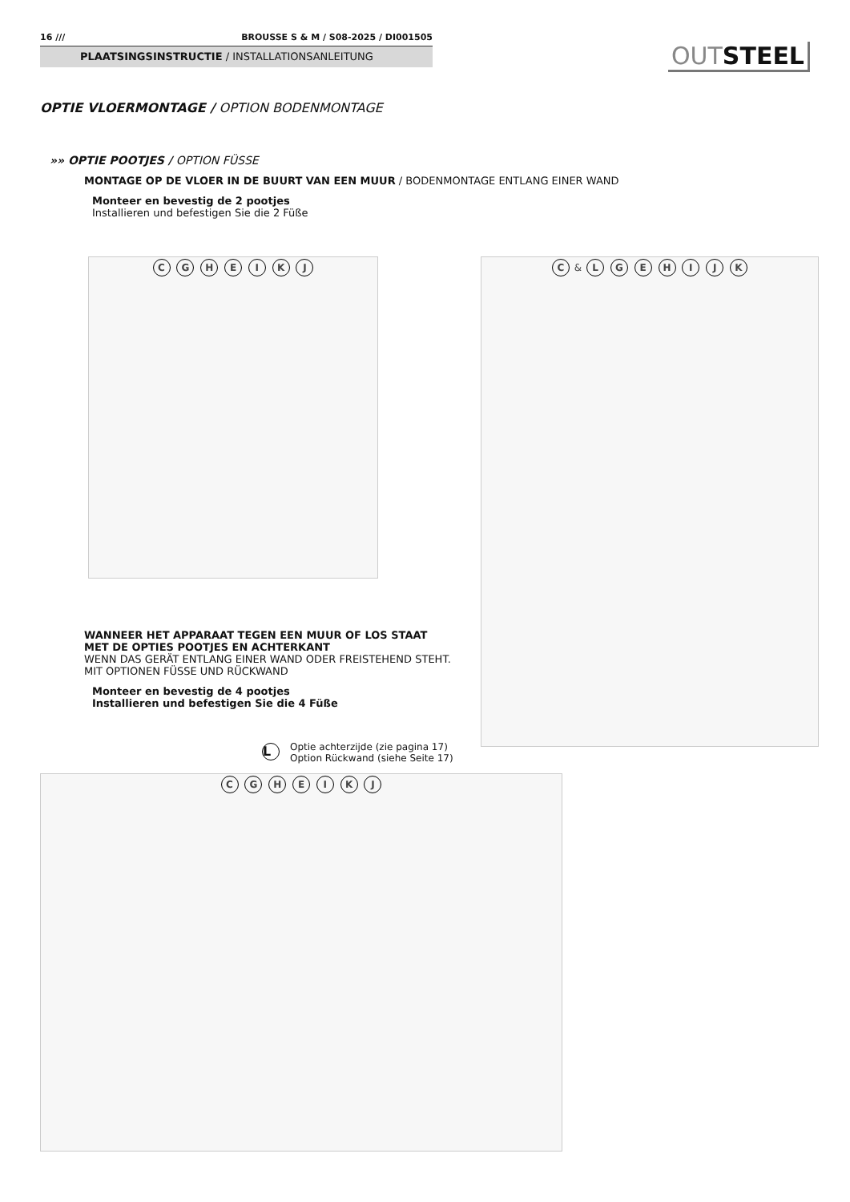16 /// BROUSSE S & M / S08-2025 / DI001505
PLAATSINGSINSTRUCTIE / INSTALLATIONSANLEITUNG
OUT STEEL
OPTIE VLOERMONTAGE / OPTION BODENMONTAGE
»» OPTIE POOTJES / OPTION FÜSSE
MONTAGE OP DE VLOER IN DE BUURT VAN EEN MUUR / BODENMONTAGE ENTLANG EINER WAND
Monteer en bevestig de 2 pootjes
Installieren und befestigen Sie die 2 Füße
C G H E I K J C & L G E H I J K
WANNEER HET APPARAAT TEGEN EEN MUUR OF LOS STAAT
MET DE OPTIES POOTJES EN ACHTERKANT
WENN DAS GERÄT ENTLANG EINER WAND ODER FREISTEHEND STEHT.
MIT OPTIONEN FÜSSE UND RÜCKWAND
Monteer en bevestig de 4 pootjes
Installieren und befestigen Sie die 4 Füße
L
Optie achterzijde (zie pagina 17)
Option Rückwand (siehe Seite 17)
C G H E I K J